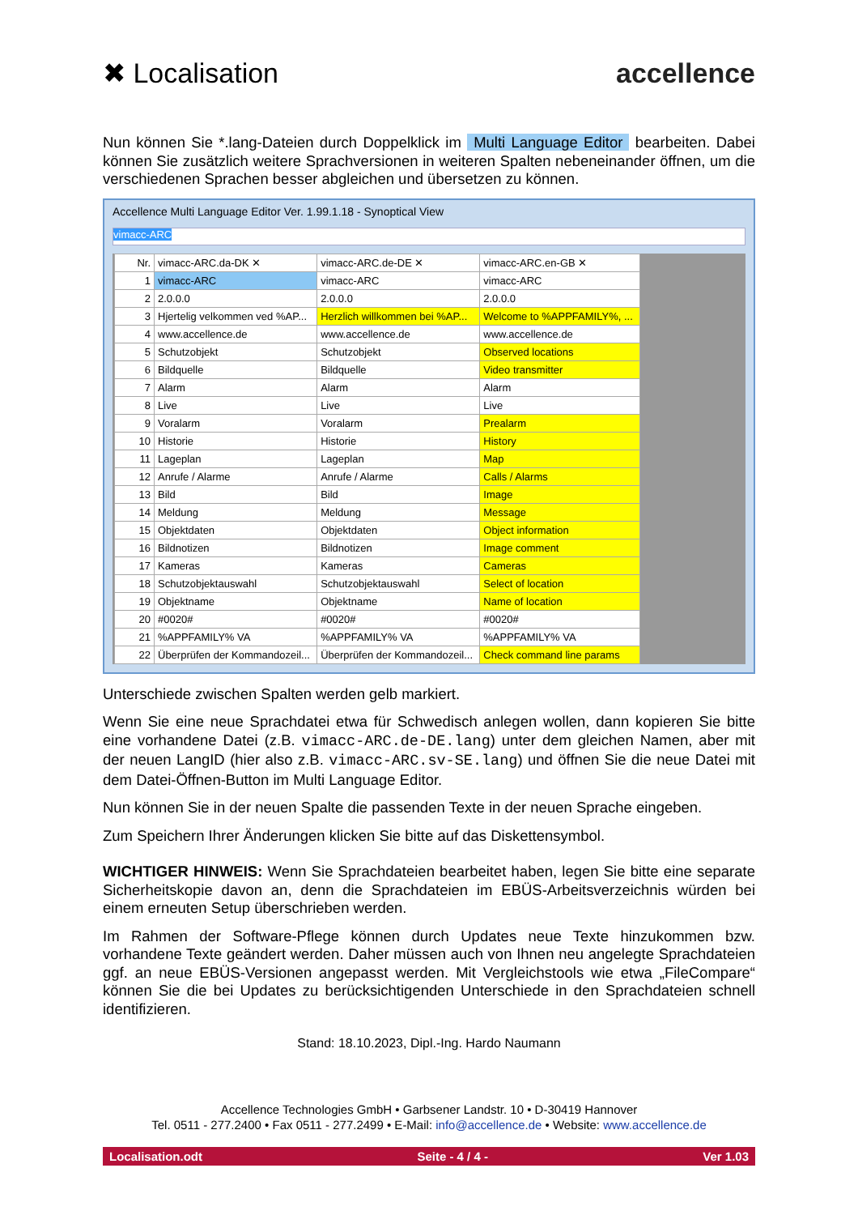✖ Localisation accellence
Nun können Sie *.lang-Dateien durch Doppelklick im Multi Language Editor bearbeiten. Dabei können Sie zusätzlich weitere Sprachversionen in weiteren Spalten nebeneinander öffnen, um die verschiedenen Sprachen besser abgleichen und übersetzen zu können.
Accellence Multi Language Editor Ver. 1.99.1.18 - Synoptical View
vimacc-ARC
| Nr. | vimacc-ARC.da-DK ✕ | vimacc-ARC.de-DE ✕ | vimacc-ARC.en-GB ✕ |
| --- | --- | --- | --- |
| 1 | vimacc-ARC | vimacc-ARC | vimacc-ARC |
| 2 | 2.0.0.0 | 2.0.0.0 | 2.0.0.0 |
| 3 | Hjertelig velkommen ved %AP... | Herzlich willkommen bei %AP... | Welcome to %APPFAMILY%, ... |
| 4 | www.accellence.de | www.accellence.de | www.accellence.de |
| 5 | Schutzobjekt | Schutzobjekt | Observed locations |
| 6 | Bildquelle | Bildquelle | Video transmitter |
| 7 | Alarm | Alarm | Alarm |
| 8 | Live | Live | Live |
| 9 | Voralarm | Voralarm | Prealarm |
| 10 | Historie | Historie | History |
| 11 | Lageplan | Lageplan | Map |
| 12 | Anrufe / Alarme | Anrufe / Alarme | Calls / Alarms |
| 13 | Bild | Bild | Image |
| 14 | Meldung | Meldung | Message |
| 15 | Objektdaten | Objektdaten | Object information |
| 16 | Bildnotizen | Bildnotizen | Image comment |
| 17 | Kameras | Kameras | Cameras |
| 18 | Schutzobjektauswahl | Schutzobjektauswahl | Select of location |
| 19 | Objektname | Objektname | Name of location |
| 20 | #0020# | #0020# | #0020# |
| 21 | %APPFAMILY% VA | %APPFAMILY% VA | %APPFAMILY% VA |
| 22 | Überprüfen der Kommandozeil... | Überprüfen der Kommandozeil... | Check command line params |
Unterschiede zwischen Spalten werden gelb markiert.
Wenn Sie eine neue Sprachdatei etwa für Schwedisch anlegen wollen, dann kopieren Sie bitte eine vorhandene Datei (z.B. vimacc-ARC.de-DE.lang) unter dem gleichen Namen, aber mit der neuen LangID (hier also z.B. vimacc-ARC.sv-SE.lang) und öffnen Sie die neue Datei mit dem Datei-Öffnen-Button im Multi Language Editor.
Nun können Sie in der neuen Spalte die passenden Texte in der neuen Sprache eingeben.
Zum Speichern Ihrer Änderungen klicken Sie bitte auf das Diskettensymbol.
WICHTIGER HINWEIS: Wenn Sie Sprachdateien bearbeitet haben, legen Sie bitte eine separate Sicherheitskopie davon an, denn die Sprachdateien im EBÜS-Arbeitsverzeichnis würden bei einem erneuten Setup überschrieben werden.
Im Rahmen der Software-Pflege können durch Updates neue Texte hinzukommen bzw. vorhandene Texte geändert werden. Daher müssen auch von Ihnen neu angelegte Sprachdateien ggf. an neue EBÜS-Versionen angepasst werden. Mit Vergleichstools wie etwa „FileCompare“ können Sie die bei Updates zu berücksichtigenden Unterschiede in den Sprachdateien schnell identifizieren.
Stand: 18.10.2023, Dipl.-Ing. Hardo Naumann
Accellence Technologies GmbH • Garbsener Landstr. 10 • D-30419 Hannover
Tel. 0511 - 277.2400 • Fax 0511 - 277.2499 • E-Mail: info@accellence.de • Website: www.accellence.de
Localisation.odt Seite - 4 / 4 - Ver 1.03